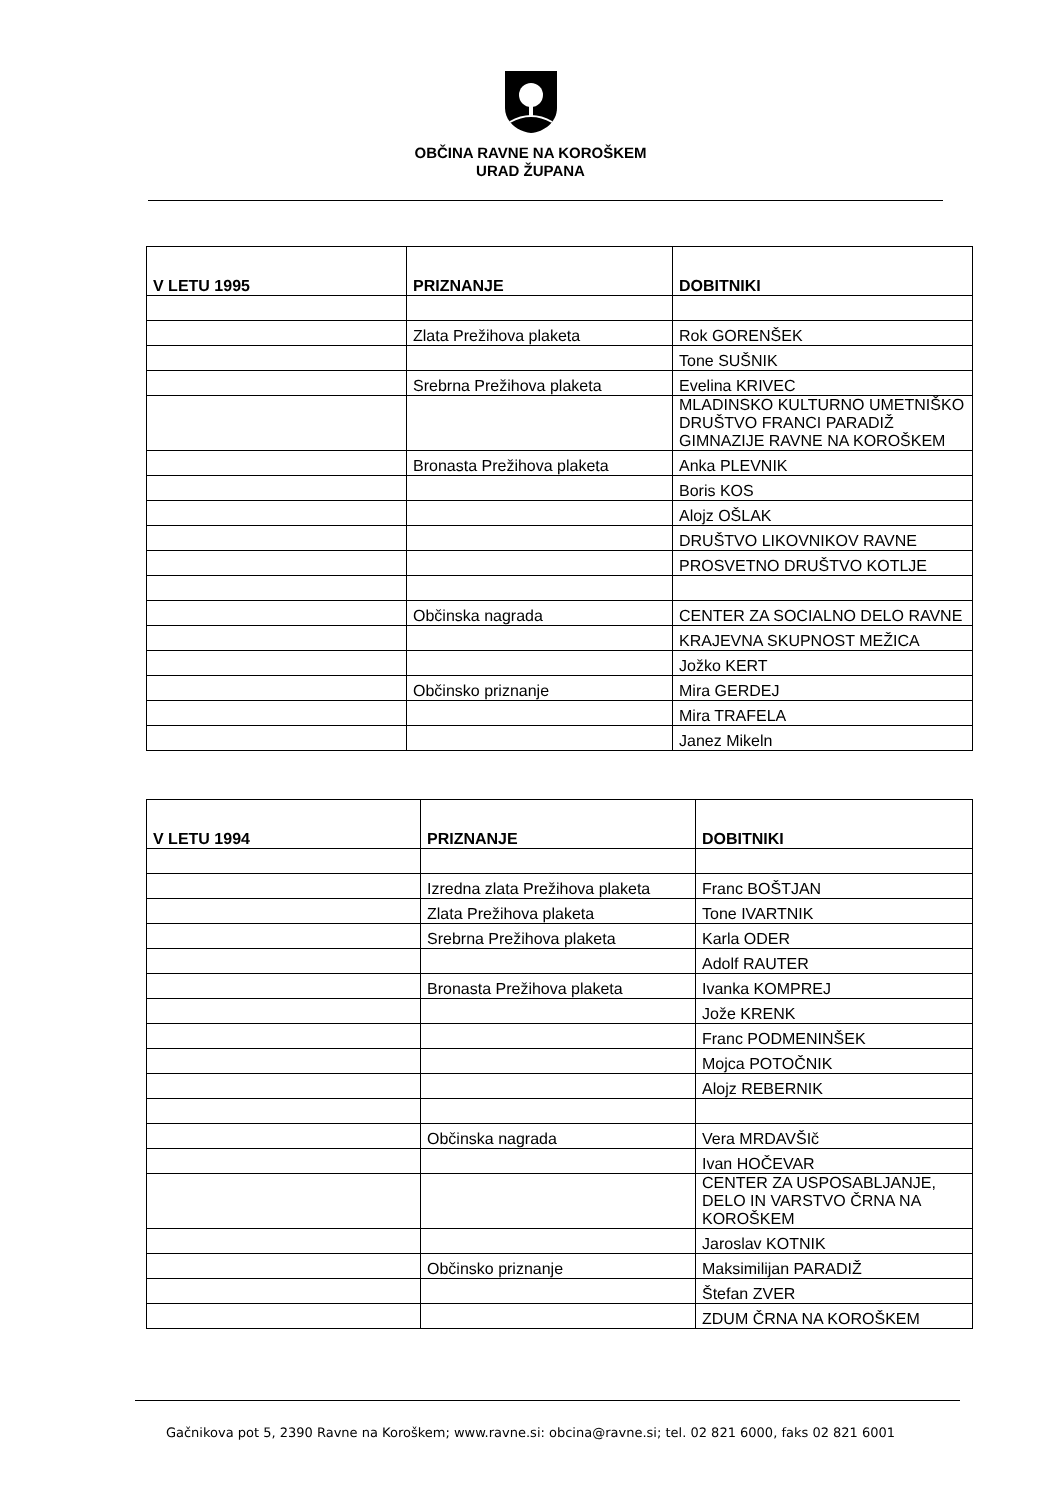OBČINA RAVNE NA KOROŠKEM
URAD ŽUPANA
| V LETU 1995 | PRIZNANJE | DOBITNIKI |
| --- | --- | --- |
| | Zlata Prežihova plaketa | Rok GORENŠEK |
| | | Tone SUŠNIK |
| | Srebrna Prežihova plaketa | Evelina KRIVEC |
| | | MLADINSKO KULTURNO UMETNIŠKO DRUŠTVO FRANCI PARADIŽ GIMNAZIJE RAVNE NA KOROŠKEM |
| | Bronasta Prežihova plaketa | Anka PLEVNIK |
| | | Boris KOS |
| | | Alojz OŠLAK |
| | | DRUŠTVO LIKOVNIKOV RAVNE |
| | | PROSVETNO DRUŠTVO KOTLJE |
| | Občinska nagrada | CENTER ZA SOCIALNO DELO RAVNE |
| | | KRAJEVNA SKUPNOST MEŽICA |
| | | Jožko KERT |
| | Občinsko priznanje | Mira GERDEJ |
| | | Mira TRAFELA |
| | | Janez Mikeln |
| V LETU 1994 | PRIZNANJE | DOBITNIKI |
| --- | --- | --- |
| | Izredna zlata Prežihova plaketa | Franc BOŠTJAN |
| | Zlata Prežihova plaketa | Tone IVARTNIK |
| | Srebrna Prežihova plaketa | Karla ODER |
| | | Adolf RAUTER |
| | Bronasta Prežihova plaketa | Ivanka KOMPREJ |
| | | Jože KRENK |
| | | Franc PODMENINŠEK |
| | | Mojca POTOČNIK |
| | | Alojz REBERNIK |
| | Občinska nagrada | Vera MRDAVŠIč |
| | | Ivan HOČEVAR |
| | | CENTER ZA USPOSABLJANJE, DELO IN VARSTVO ČRNA NA KOROŠKEM |
| | | Jaroslav KOTNIK |
| | Občinsko priznanje | Maksimilijan PARADIŽ |
| | | Štefan ZVER |
| | | ZDUM ČRNA NA KOROŠKEM |
Gačnikova pot 5, 2390 Ravne na Koroškem; www.ravne.si: obcina@ravne.si; tel. 02 821 6000, faks 02 821 6001